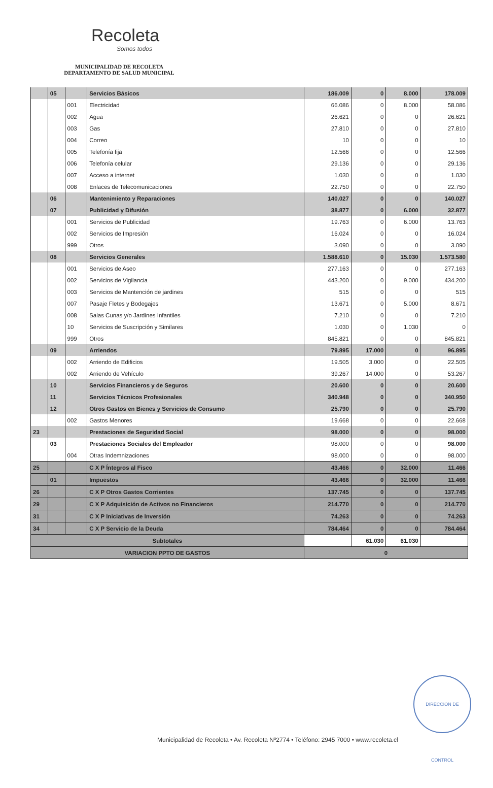Recoleta
Somos todos
MUNICIPALIDAD DE RECOLETA
DEPARTAMENTO DE SALUD MUNICIPAL
| | 05 | | Servicios Básicos | 186.009 | 0 | 8.000 | 178.009 |
| | | 001 | Electricidad | 66.086 | 0 | 8.000 | 58.086 |
| | | 002 | Agua | 26.621 | 0 | 0 | 26.621 |
| | | 003 | Gas | 27.810 | 0 | 0 | 27.810 |
| | | 004 | Correo | 10 | 0 | 0 | 10 |
| | | 005 | Telefonía fija | 12.566 | 0 | 0 | 12.566 |
| | | 006 | Telefonía celular | 29.136 | 0 | 0 | 29.136 |
| | | 007 | Acceso a internet | 1.030 | 0 | 0 | 1.030 |
| | | 008 | Enlaces de Telecomunicaciones | 22.750 | 0 | 0 | 22.750 |
| | 06 | | Mantenimiento y Reparaciones | 140.027 | 0 | 0 | 140.027 |
| | 07 | | Publicidad y Difusión | 38.877 | 0 | 6.000 | 32.877 |
| | | 001 | Servicios de Publicidad | 19.763 | 0 | 6.000 | 13.763 |
| | | 002 | Servicios de Impresión | 16.024 | 0 | 0 | 16.024 |
| | | 999 | Otros | 3.090 | 0 | 0 | 3.090 |
| | 08 | | Servicios Generales | 1.588.610 | 0 | 15.030 | 1.573.580 |
| | | 001 | Servicios de Aseo | 277.163 | 0 | 0 | 277.163 |
| | | 002 | Servicios de Vigilancia | 443.200 | 0 | 9.000 | 434.200 |
| | | 003 | Servicios de Mantención de jardines | 515 | 0 | 0 | 515 |
| | | 007 | Pasaje Fletes y Bodegajes | 13.671 | 0 | 5.000 | 8.671 |
| | | 008 | Salas Cunas y/o Jardines Infantiles | 7.210 | 0 | 0 | 7.210 |
| | | 10 | Servicios de Suscripción y Similares | 1.030 | 0 | 1.030 | 0 |
| | | 999 | Otros | 845.821 | 0 | 0 | 845.821 |
| | 09 | | Arriendos | 79.895 | 17.000 | 0 | 96.895 |
| | | 002 | Arriendo de Edificios | 19.505 | 3.000 | 0 | 22.505 |
| | | 002 | Arriendo de Vehículo | 39.267 | 14.000 | 0 | 53.267 |
| | 10 | | Servicios Financieros y de Seguros | 20.600 | 0 | 0 | 20.600 |
| | 11 | | Servicios Técnicos Profesionales | 340.948 | 0 | 0 | 340.950 |
| | 12 | | Otros Gastos en Bienes y Servicios de Consumo | 25.790 | 0 | 0 | 25.790 |
| | | 002 | Gastos Menores | 19.668 | 0 | 0 | 22.668 |
| 23 | | | Prestaciones de Seguridad Social | 98.000 | 0 | 0 | 98.000 |
| | 03 | | Prestaciones Sociales del Empleador | 98.000 | 0 | 0 | 98.000 |
| | | 004 | Otras Indemnizaciones | 98.000 | 0 | 0 | 98.000 |
| 25 | | | C X P Íntegros al Fisco | 43.466 | 0 | 32.000 | 11.466 |
| | 01 | | Impuestos | 43.466 | 0 | 32.000 | 11.466 |
| 26 | | | C X P Otros Gastos Corrientes | 137.745 | 0 | 0 | 137.745 |
| 29 | | | C X P Adquisición de Activos no Financieros | 214.770 | 0 | 0 | 214.770 |
| 31 | | | C X P Iniciativas de Inversión | 74.263 | 0 | 0 | 74.263 |
| 34 | | | C X P Servicio de la Deuda | 784.464 | 0 | 0 | 784.464 |
| Subtotales | | | | | 61.030 | 61.030 | |
| VARIACION PPTO DE GASTOS | | | | 0 | | | |
DIRECCION DE CONTROL
Municipalidad de Recoleta • Av. Recoleta Nº2774 • Teléfono: 2945 7000 • www.recoleta.cl